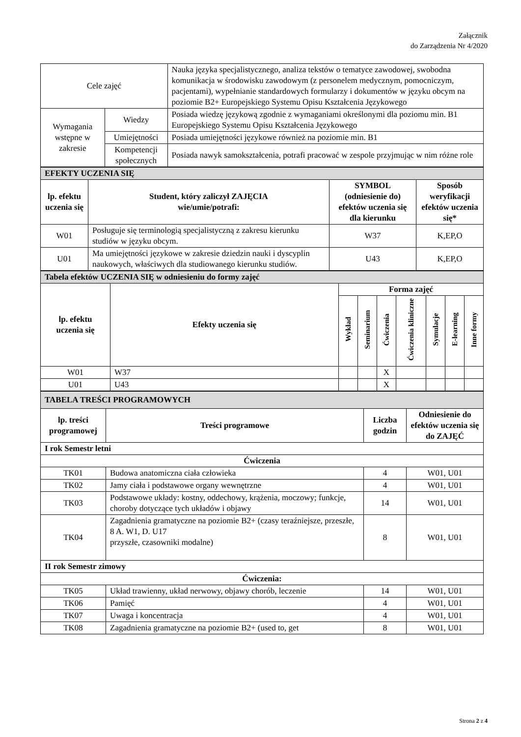Załącznik
do Zarządzenia Nr 4/2020
| Cele zajęć | | Nauka języka specjalistycznego, analiza tekstów o tematyce zawodowej, swobodna komunikacja w środowisku zawodowym (z personelem medycznym, pomocniczym, pacjentami), wypełnianie standardowych formularzy i dokumentów w języku obcym na poziomie B2+ Europejskiego Systemu Opisu Kształcenia Językowego |
| Wymagania wstępne w zakresie | Wiedzy | Posiada wiedzę językową zgodnie z wymaganiami określonymi dla poziomu min. B1 Europejskiego Systemu Opisu Kształcenia Językowego |
| | Umiejętności | Posiada umiejętności językowe również na poziomie min. B1 |
| | Kompetencji społecznych | Posiada nawyk samokształcenia, potrafi pracować w zespole przyjmując w nim różne role |
| EFEKTY UCZENIA SIĘ | | | |
| lp. efektu uczenia się | Student, który zaliczył ZAJĘCIA wie/umie/potrafi: | SYMBOL (odniesienie do) efektów uczenia się dla kierunku | Sposób weryfikacji efektów uczenia się* |
| W01 | Posługuje się terminologią specjalistyczną z zakresu kierunku studiów w języku obcym. | W37 | K,EP,O |
| U01 | Ma umiejętności językowe w zakresie dziedzin nauki i dyscyplin naukowych, właściwych dla studiowanego kierunku studiów. | U43 | K,EP,O |
| Tabela efektów UCZENIA SIĘ w odniesieniu do formy zajęć | | | | | | | | |
| lp. efektu uczenia się | Efekty uczenia się | Forma zajęć | | | | | | |
| | | Wykład | Seminarium | Ćwiczenia | Ćwiczenia kliniczne | Symulacje | E-learning | Inne formy |
| W01 | W37 | | | X | | | | |
| U01 | U43 | | | X | | | | |
| TABELA TREŚCI PROGRAMOWYCH | | | |
| lp. treści programowej | Treści programowe | Liczba godzin | Odniesienie do efektów uczenia się do ZAJĘĆ |
| I rok Semestr letni | | | |
| Ćwiczenia | | | |
| TK01 | Budowa anatomiczna ciała człowieka | 4 | W01, U01 |
| TK02 | Jamy ciała i podstawowe organy wewnętrzne | 4 | W01, U01 |
| TK03 | Podstawowe układy: kostny, oddechowy, krążenia, moczowy; funkcje, choroby dotyczące tych układów i objawy | 14 | W01, U01 |
| TK04 | Zagadnienia gramatyczne na poziomie B2+ (czasy teraźniejsze, przeszłe, 8 A. W1, D. U17 przyszłe, czasowniki modalne) | 8 | W01, U01 |
| II rok Semestr zimowy | | | |
| Ćwiczenia: | | | |
| TK05 | Układ trawienny, układ nerwowy, objawy chorób, leczenie | 14 | W01, U01 |
| TK06 | Pamięć | 4 | W01, U01 |
| TK07 | Uwaga i koncentracja | 4 | W01, U01 |
| TK08 | Zagadnienia gramatyczne na poziomie B2+ (used to, get | 8 | W01, U01 |
Strona 2 z 4